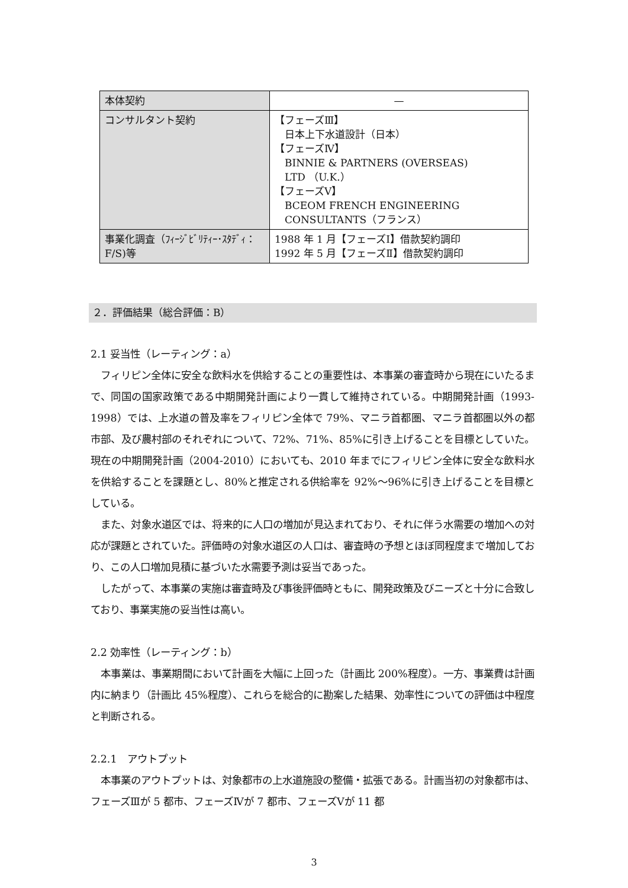| 本体契約 | — |
| コンサルタント契約 | 【フェーズⅢ】 日本上下水道設計（日本） 【フェーズⅣ】 BINNIE & PARTNERS (OVERSEAS) LTD （U.K.） 【フェーズⅤ】 BCEOM FRENCH ENGINEERING CONSULTANTS（フランス） |
| 事業化調査（ﾌｨｰｼﾞﾋﾞﾘﾃｨｰ･ｽﾀﾃﾞｨ：F/S)等 | 1988 年 1 月【フェーズⅠ】借款契約調印 1992 年 5 月【フェーズⅡ】借款契約調印 |
２．評価結果（総合評価：B）
2.1 妥当性（レーティング：a）
　フィリピン全体に安全な飲料水を供給することの重要性は、本事業の審査時から現在にいたるまで、同国の国家政策である中期開発計画により一貫して維持されている。中期開発計画（1993-1998）では、上水道の普及率をフィリピン全体で 79%、マニラ首都圏、マニラ首都圏以外の都市部、及び農村部のそれぞれについて、72%、71%、85%に引き上げることを目標としていた。現在の中期開発計画（2004-2010）においても、2010 年までにフィリピン全体に安全な飲料水を供給することを課題とし、80%と推定される供給率を 92%～96%に引き上げることを目標としている。
　また、対象水道区では、将来的に人口の増加が見込まれており、それに伴う水需要の増加への対応が課題とされていた。評価時の対象水道区の人口は、審査時の予想とほぼ同程度まで増加しており、この人口増加見積に基づいた水需要予測は妥当であった。
　したがって、本事業の実施は審査時及び事後評価時ともに、開発政策及びニーズと十分に合致しており、事業実施の妥当性は高い。
2.2 効率性（レーティング：b）
　本事業は、事業期間において計画を大幅に上回った（計画比 200%程度）。一方、事業費は計画内に納まり（計画比 45%程度）、これらを総合的に勘案した結果、効率性についての評価は中程度と判断される。
2.2.1　アウトプット
　本事業のアウトプットは、対象都市の上水道施設の整備・拡張である。計画当初の対象都市は、フェーズⅢが 5 都市、フェーズⅣが 7 都市、フェーズⅤが 11 都
3